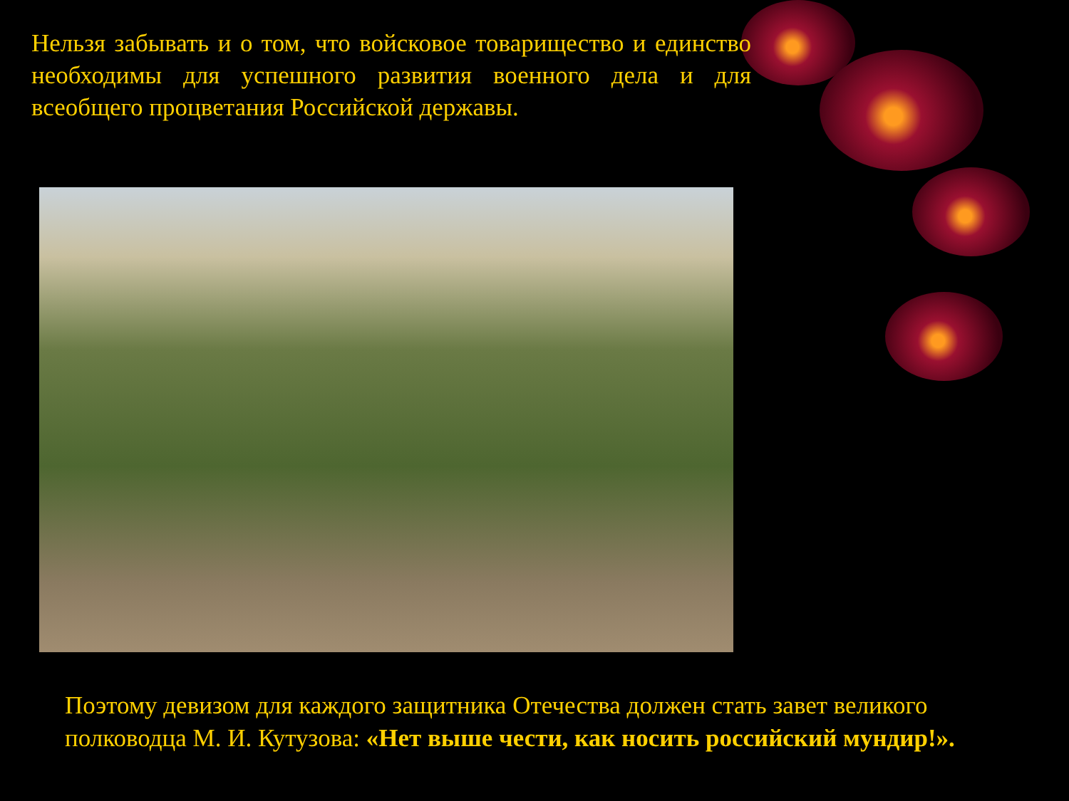Нельзя забывать и о том, что войсковое товарищество и единство необходимы для успешного развития военного дела и для всеобщего процветания Российской державы.
Поэтому девизом для каждого защитника Отечества должен стать завет великого полководца М. И. Кутузова: «Нет выше чести, как носить российский мундир!».